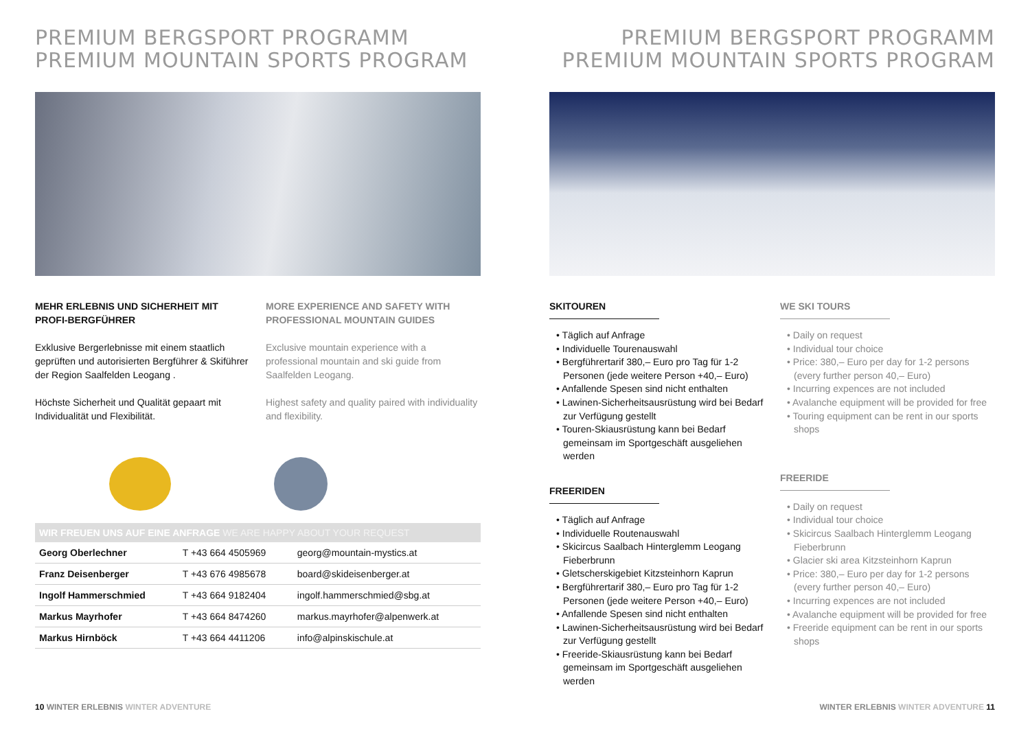PREMIUM BERGSPORT PROGRAMM
PREMIUM MOUNTAIN SPORTS PROGRAM
MEHR ERLEBNIS UND SICHERHEIT MIT PROFI-BERGFÜHRER
Exklusive Bergerlebnisse mit einem staatlich geprüften und autorisierten Bergführer & Skiführer der Region Saalfelden Leogang .
Höchste Sicherheit und Qualität gepaart mit Individualität und Flexibilität.
MORE EXPERIENCE AND SAFETY WITH PROFESSIONAL MOUNTAIN GUIDES
Exclusive mountain experience with a professional mountain and ski guide from Saalfelden Leogang.
Highest safety and quality paired with individuality and flexibility.
WIR FREUEN UNS AUF EINE ANFRAGE WE ARE HAPPY ABOUT YOUR REQUEST
| Georg Oberlechner | T +43 664 4505969 | georg@mountain-mystics.at |
| Franz Deisenberger | T +43 676 4985678 | board@skideisenberger.at |
| Ingolf Hammerschmied | T +43 664 9182404 | ingolf.hammerschmied@sbg.at |
| Markus Mayrhofer | T +43 664 8474260 | markus.mayrhofer@alpenwerk.at |
| Markus Hirnböck | T +43 664 4411206 | info@alpinskischule.at |
10 WINTER ERLEBNIS WINTER ADVENTURE
PREMIUM BERGSPORT PROGRAMM
PREMIUM MOUNTAIN SPORTS PROGRAM
SKITOUREN
• Täglich auf Anfrage
• Individuelle Tourenauswahl
• Bergführertarif 380,– Euro pro Tag für 1-2 Personen (jede weitere Person +40,– Euro)
• Anfallende Spesen sind nicht enthalten
• Lawinen-Sicherheitsausrüstung wird bei Bedarf zur Verfügung gestellt
• Touren-Skiausrüstung kann bei Bedarf gemeinsam im Sportgeschäft ausgeliehen werden
FREERIDEN
• Täglich auf Anfrage
• Individuelle Routenauswahl
• Skicircus Saalbach Hinterglemm Leogang Fieberbrunn
• Gletscherskigebiet Kitzsteinhorn Kaprun
• Bergführertarif 380,– Euro pro Tag für 1-2 Personen (jede weitere Person +40,– Euro)
• Anfallende Spesen sind nicht enthalten
• Lawinen-Sicherheitsausrüstung wird bei Bedarf zur Verfügung gestellt
• Freeride-Skiausrüstung kann bei Bedarf gemeinsam im Sportgeschäft ausgeliehen werden
WE SKI TOURS
• Daily on request
• Individual tour choice
• Price: 380,– Euro per day for 1-2 persons (every further person 40,– Euro)
• Incurring expences are not included
• Avalanche equipment will be provided for free
• Touring equipment can be rent in our sports shops
FREERIDE
• Daily on request
• Individual tour choice
• Skicircus Saalbach Hinterglemm Leogang Fieberbrunn
• Glacier ski area Kitzsteinhorn Kaprun
• Price: 380,– Euro per day for 1-2 persons (every further person 40,– Euro)
• Incurring expences are not included
• Avalanche equipment will be provided for free
• Freeride equipment can be rent in our sports shops
WINTER ERLEBNIS WINTER ADVENTURE 11